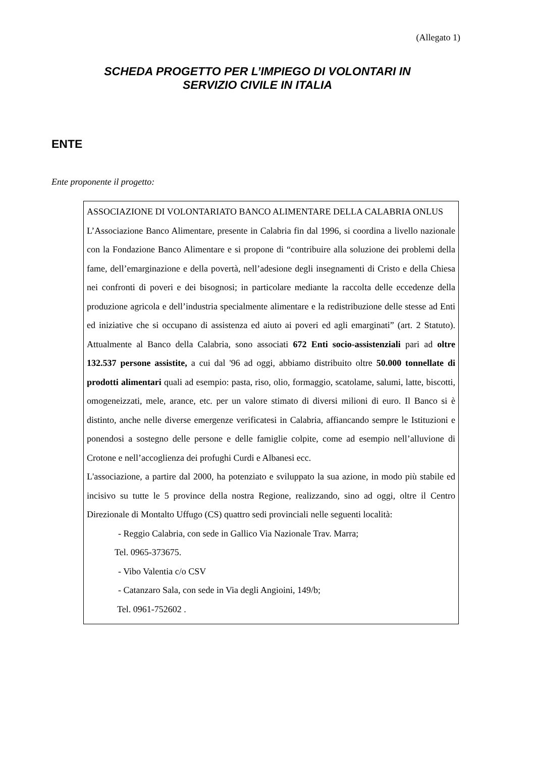(Allegato 1)
SCHEDA PROGETTO PER L’IMPIEGO DI VOLONTARI IN
SERVIZIO CIVILE IN ITALIA
ENTE
Ente proponente il progetto:
ASSOCIAZIONE DI VOLONTARIATO BANCO ALIMENTARE DELLA CALABRIA ONLUS
L’Associazione Banco Alimentare, presente in Calabria fin dal 1996, si coordina a livello nazionale con la Fondazione Banco Alimentare e si propone di “contribuire alla soluzione dei problemi della fame, dell’emarginazione e della povertà, nell’adesione degli insegnamenti di Cristo e della Chiesa nei confronti di poveri e dei bisognosi; in particolare mediante la raccolta delle eccedenze della produzione agricola e dell’industria specialmente alimentare e la redistribuzione delle stesse ad Enti ed iniziative che si occupano di assistenza ed aiuto ai poveri ed agli emarginati” (art. 2 Statuto). Attualmente al Banco della Calabria, sono associati 672 Enti socio-assistenziali pari ad oltre 132.537 persone assistite, a cui dal '96 ad oggi, abbiamo distribuito oltre 50.000 tonnellate di prodotti alimentari quali ad esempio: pasta, riso, olio, formaggio, scatolame, salumi, latte, biscotti, omogeneizzati, mele, arance, etc. per un valore stimato di diversi milioni di euro. Il Banco si è distinto, anche nelle diverse emergenze verificatesi in Calabria, affiancando sempre le Istituzioni e ponendosi a sostegno delle persone e delle famiglie colpite, come ad esempio nell’alluvione di Crotone e nell’accoglienza dei profughi Curdi e Albanesi ecc.
L'associazione, a partire dal 2000, ha potenziato e sviluppato la sua azione, in modo più stabile ed incisivo su tutte le 5 province della nostra Regione, realizzando, sino ad oggi, oltre il Centro Direzionale di Montalto Uffugo (CS) quattro sedi provinciali nelle seguenti località:
- Reggio Calabria, con sede in Gallico Via Nazionale Trav. Marra;
Tel. 0965-373675.
- Vibo Valentia c/o CSV
- Catanzaro Sala, con sede in Via degli Angioini, 149/b;
Tel. 0961-752602 .